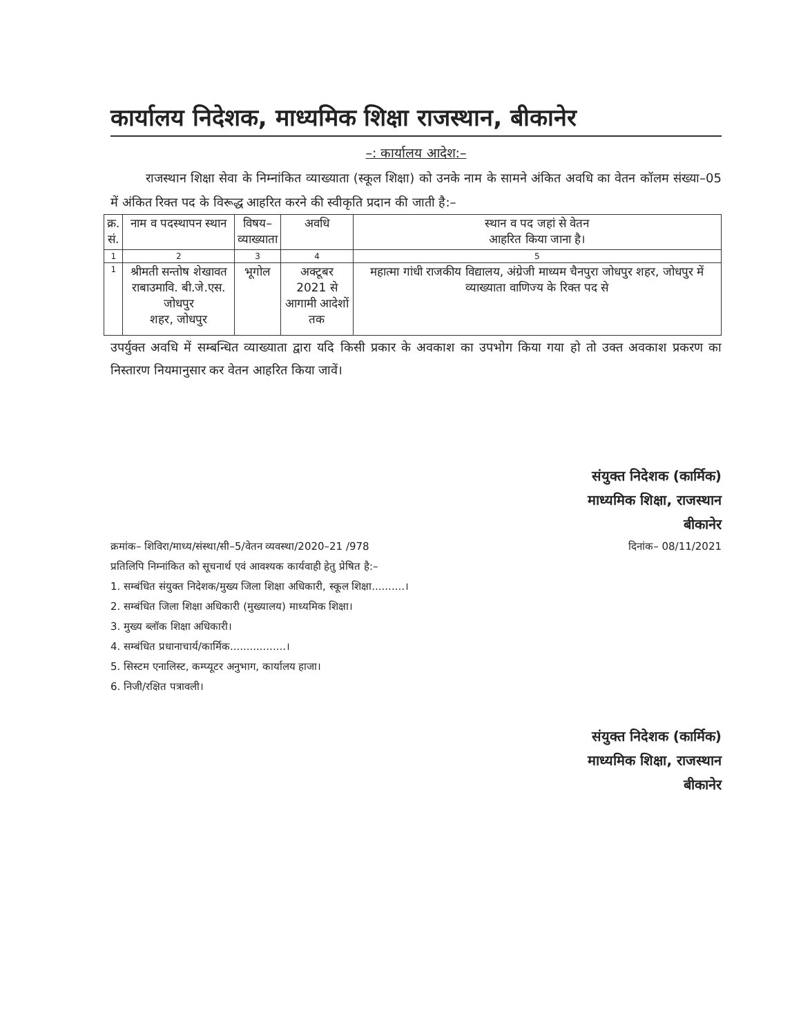कार्यालय निदेशक, माध्यमिक शिक्षा राजस्थान, बीकानेर
–: कार्यालय आदेश:–
राजस्थान शिक्षा सेवा के निम्नांकित व्याख्याता (स्कूल शिक्षा) को उनके नाम के सामने अंकित अवधि का वेतन कॉलम संख्या–05 में अंकित रिक्त पद के विरूद्ध आहरित करने की स्वीकृति प्रदान की जाती है:–
| क्र. सं. | नाम व पदस्थापन स्थान | विषय– व्याख्याता | अवधि | स्थान व पद जहां से वेतन आहरित किया जाना है। |
| --- | --- | --- | --- | --- |
| 1 | 2 | 3 | 4 | 5 |
| 1 | श्रीमती सन्तोष शेखावत राबाउमावि. बी.जे.एस. जोधपुर शहर, जोधपुर | भूगोल | अक्टूबर 2021 से आगामी आदेशों तक | महात्मा गांधी राजकीय विद्यालय, अंग्रेजी माध्यम चैनपुरा जोधपुर शहर, जोधपुर में व्याख्याता वाणिज्य के रिक्त पद से |
उपर्युक्त अवधि में सम्बन्धित व्याख्याता द्वारा यदि किसी प्रकार के अवकाश का उपभोग किया गया हो तो उक्त अवकाश प्रकरण का निस्तारण नियमानुसार कर वेतन आहरित किया जावें।
संयुक्त निदेशक (कार्मिक)
माध्यमिक शिक्षा, राजस्थान
बीकानेर
क्रमांक– शिविरा/माध्य/संस्था/सी–5/वेतन व्यवस्था/2020–21 /978 दिनांक– 08/11/2021
प्रतिलिपि निम्नांकित को सूचनार्थ एवं आवश्यक कार्यवाही हेतु प्रेषित है:–
1. सम्बंधित संयुक्त निदेशक/मुख्य जिला शिक्षा अधिकारी, स्कूल शिक्षा..........।
2. सम्बंधित जिला शिक्षा अधिकारी (मुख्यालय) माध्यमिक शिक्षा।
3. मुख्य ब्लॉक शिक्षा अधिकारी।
4. सम्बंधित प्रधानाचार्य/कार्मिक.................।
5. सिस्टम एनालिस्ट, कम्प्यूटर अनुभाग, कार्यालय हाजा।
6. निजी/रक्षित पत्रावली।
संयुक्त निदेशक (कार्मिक)
माध्यमिक शिक्षा, राजस्थान
बीकानेर